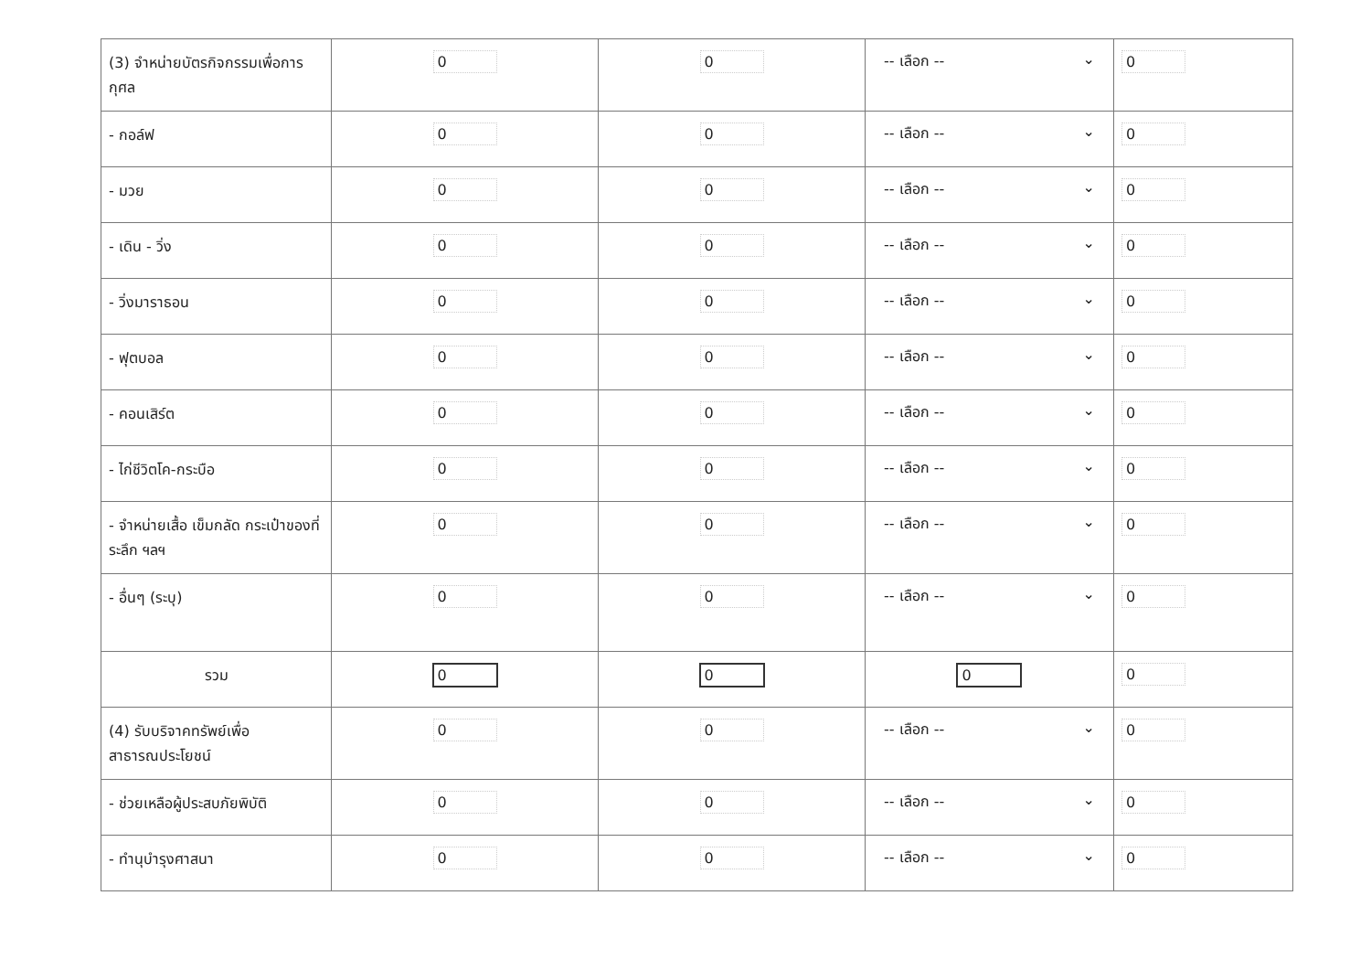| (3) จำหน่ายบัตรกิจกรรมเพื่อการกุศล | 0 | 0 | -- เลือก -- ⌄ | 0 |
| - กอล์ฟ | 0 | 0 | -- เลือก -- ⌄ | 0 |
| - มวย | 0 | 0 | -- เลือก -- ⌄ | 0 |
| - เดิน - วิ่ง | 0 | 0 | -- เลือก -- ⌄ | 0 |
| - วิ่งมาราธอน | 0 | 0 | -- เลือก -- ⌄ | 0 |
| - ฟุตบอล | 0 | 0 | -- เลือก -- ⌄ | 0 |
| - คอนเสิร์ต | 0 | 0 | -- เลือก -- ⌄ | 0 |
| - ไก่ชีวิตโค-กระบือ | 0 | 0 | -- เลือก -- ⌄ | 0 |
| - จำหน่ายเสื้อ เข็มกลัด กระเป๋าของที่ระลึก ฯลฯ | 0 | 0 | -- เลือก -- ⌄ | 0 |
| - อื่นๆ (ระบุ) | 0 | 0 | -- เลือก -- ⌄ | 0 |
| รวม | 0 | 0 | 0 | 0 |
| (4) รับบริจาคทรัพย์เพื่อสาธารณประโยชน์ | 0 | 0 | -- เลือก -- ⌄ | 0 |
| - ช่วยเหลือผู้ประสบภัยพิบัติ | 0 | 0 | -- เลือก -- ⌄ | 0 |
| - ทำนุบำรุงศาสนา | 0 | 0 | -- เลือก -- ⌄ | 0 |